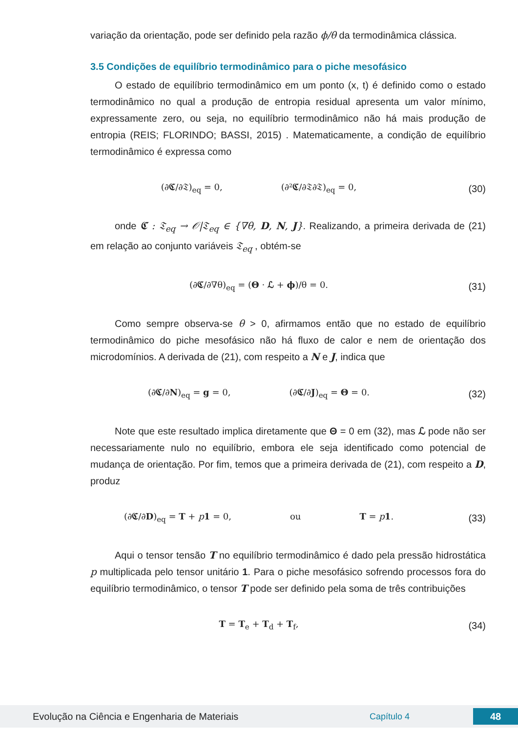variação da orientação, pode ser definido pela razão ϕ/θ da termodinâmica clássica.
3.5 Condições de equilíbrio termodinâmico para o piche mesofásico
O estado de equilíbrio termodinâmico em um ponto (x, t) é definido como o estado termodinâmico no qual a produção de entropia residual apresenta um valor mínimo, expressamente zero, ou seja, no equilíbrio termodinâmico não há mais produção de entropia (REIS; FLORINDO; BASSI, 2015) . Matematicamente, a condição de equilíbrio termodinâmico é expressa como
(∂𝕮/∂𝔗)<sub>eq</sub> = 0, (∂²𝕮/∂𝔗∂𝔗)<sub>eq</sub> = 0,
(30)
onde 𝕮 : 𝔗<sub>eq</sub> → 𝒪|𝔗<sub>eq</sub> ∈ {∇θ, D, N, J}. Realizando, a primeira derivada de (21) em relação ao conjunto variáveis 𝔗<sub>eq</sub> , obtém-se
(∂𝕮/∂∇θ)<sub>eq</sub> = (Θ · ℒ + ϕ)/θ = 0.
(31)
Como sempre observa-se θ > 0, afirmamos então que no estado de equilíbrio termodinâmico do piche mesofásico não há fluxo de calor e nem de orientação dos microdomínios. A derivada de (21), com respeito a N e J, indica que
(∂𝕮/∂N)<sub>eq</sub> = g = 0, (∂𝕮/∂J)<sub>eq</sub> = Θ = 0.
(32)
Note que este resultado implica diretamente que Θ = 0 em (32), mas ℒ pode não ser necessariamente nulo no equilíbrio, embora ele seja identificado como potencial de mudança de orientação. Por fim, temos que a primeira derivada de (21), com respeito a D, produz
(∂𝕮/∂D)<sub>eq</sub> = T + p 1 = 0, ou T = p 1.
(33)
Aqui o tensor tensão T no equilíbrio termodinâmico é dado pela pressão hidrostática p multiplicada pelo tensor unitário 1. Para o piche mesofásico sofrendo processos fora do equilíbrio termodinâmico, o tensor T pode ser definido pela soma de três contribuições
T = T<sub>e</sub> + T<sub>d</sub> + T<sub>f</sub>, (34)
Evolução na Ciência e Engenharia de Materiais Capítulo 4 48